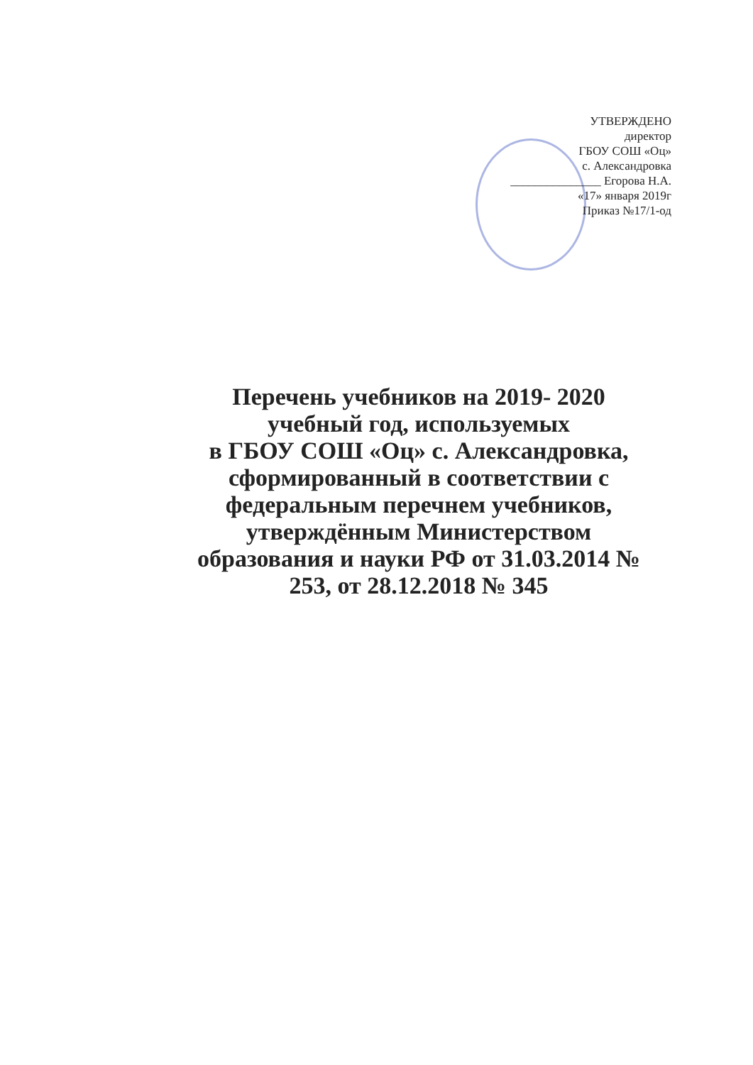УТВЕРЖДЕНО
директор
ГБОУ СОШ «Оц»
с. Александровка
_______________ Егорова Н.А.
«17» января 2019г
Приказ №17/1-од
Перечень учебников на 2019- 2020
учебный год, используемых
в ГБОУ СОШ «Оц» с. Александровка,
сформированный в соответствии с
федеральным перечнем учебников,
утверждённым Министерством
образования и науки РФ от 31.03.2014 №
253, от 28.12.2018 № 345